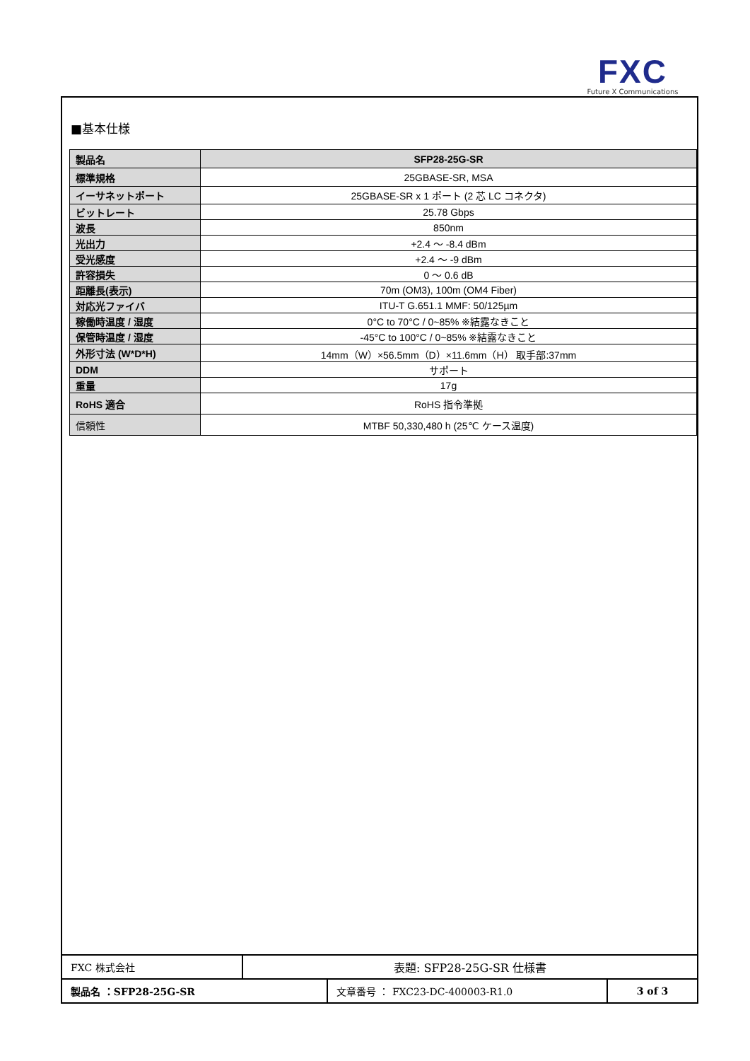FXC
Future X Communications
■基本仕様
| 製品名 | SFP28-25G-SR |
| 標準規格 | 25GBASE-SR, MSA |
| イーサネットポート | 25GBASE-SR x 1 ポート (2 芯 LC コネクタ) |
| ビットレート | 25.78 Gbps |
| 波長 | 850nm |
| 光出力 | +2.4 ～ -8.4 dBm |
| 受光感度 | +2.4 ～ -9 dBm |
| 許容損失 | 0 ～ 0.6 dB |
| 距離長(表示) | 70m (OM3), 100m (OM4 Fiber) |
| 対応光ファイバ | ITU-T G.651.1 MMF: 50/125µm |
| 稼働時温度 / 湿度 | 0°C to 70°C / 0~85% ※結露なきこと |
| 保管時温度 / 湿度 | -45°C to 100°C / 0~85% ※結露なきこと |
| 外形寸法 (W*D*H) | 14mm（W）×56.5mm（D）×11.6mm（H） 取手部:37mm |
| DDM | サポート |
| 重量 | 17g |
| RoHS 適合 | RoHS 指令準拠 |
| 信頼性 | MTBF 50,330,480 h (25℃ ケース温度) |
| FXC 株式会社 | 表題: SFP28-25G-SR 仕様書 |
| 製品名 ：SFP28-25G-SR | 文章番号 ： FXC23-DC-400003-R1.0 | 3 of 3 |